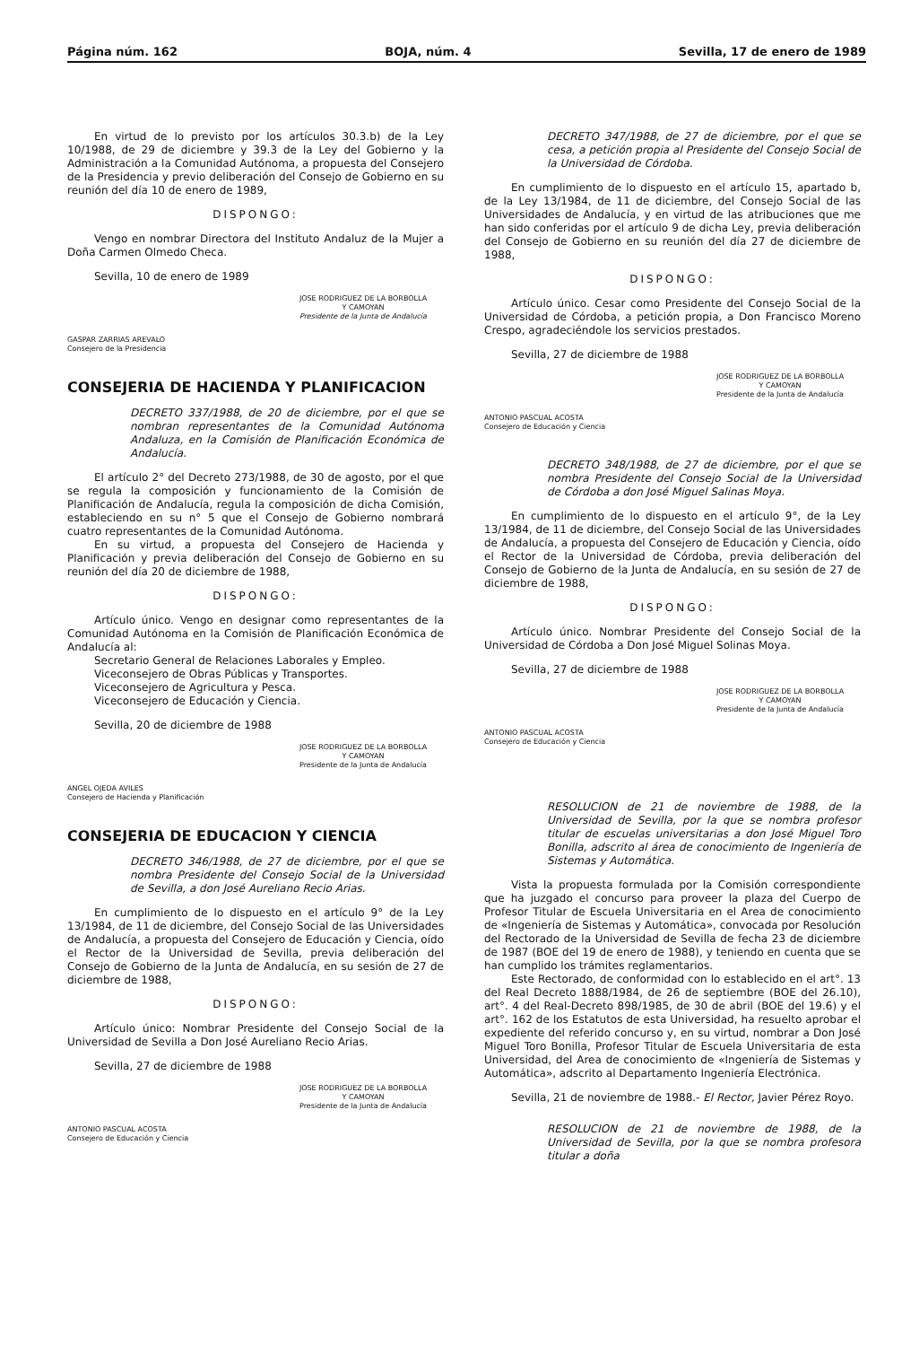Página núm. 162 BOJA, núm. 4 Sevilla, 17 de enero de 1989
En virtud de lo previsto por los artículos 30.3.b) de la Ley 10/1988, de 29 de diciembre y 39.3 de la Ley del Gobierno y la Administración a la Comunidad Autónoma, a propuesta del Consejero de la Presidencia y previo deliberación del Consejo de Gobierno en su reunión del día 10 de enero de 1989,
DISPONGO:
Vengo en nombrar Directora del Instituto Andaluz de la Mujer a Doña Carmen Olmedo Checa.
Sevilla, 10 de enero de 1989
JOSE RODRIGUEZ DE LA BORBOLLA
Y CAMOYAN
Presidente de la Junta de Andalucía
GASPAR ZARRIAS AREVALO
Consejero de la Presidencia
CONSEJERIA DE HACIENDA Y PLANIFICACION
DECRETO 337/1988, de 20 de diciembre, por el que se nombran representantes de la Comunidad Autónoma Andaluza, en la Comisión de Planificación Económica de Andalucía.
El artículo 2° del Decreto 273/1988, de 30 de agosto, por el que se regula la composición y funcionamiento de la Comisión de Planificación de Andalucía, regula la composición de dicha Comisión, estableciendo en su n° 5 que el Consejo de Gobierno nombrará cuatro representantes de la Comunidad Autónoma.
En su virtud, a propuesta del Consejero de Hacienda y Planificación y previa deliberación del Consejo de Gobierno en su reunión del día 20 de diciembre de 1988,
DISPONGO:
Artículo único. Vengo en designar como representantes de la Comunidad Autónoma en la Comisión de Planificación Económica de Andalucía al:
Secretario General de Relaciones Laborales y Empleo.
Viceconsejero de Obras Públicas y Transportes.
Viceconsejero de Agricultura y Pesca.
Viceconsejero de Educación y Ciencia.
Sevilla, 20 de diciembre de 1988
JOSE RODRIGUEZ DE LA BORBOLLA
Y CAMOYAN
Presidente de la Junta de Andalucía
ANGEL OJEDA AVILES
Consejero de Hacienda y Planificación
CONSEJERIA DE EDUCACION Y CIENCIA
DECRETO 346/1988, de 27 de diciembre, por el que se nombra Presidente del Consejo Social de la Universidad de Sevilla, a don José Aureliano Recio Arias.
En cumplimiento de lo dispuesto en el artículo 9° de la Ley 13/1984, de 11 de diciembre, del Consejo Social de las Universidades de Andalucía, a propuesta del Consejero de Educación y Ciencia, oído el Rector de la Universidad de Sevilla, previa deliberación del Consejo de Gobierno de la Junta de Andalucía, en su sesión de 27 de diciembre de 1988,
DISPONGO:
Artículo único: Nombrar Presidente del Consejo Social de la Universidad de Sevilla a Don José Aureliano Recio Arias.
Sevilla, 27 de diciembre de 1988
JOSE RODRIGUEZ DE LA BORBOLLA
Y CAMOYAN
Presidente de la Junta de Andalucía
ANTONIO PASCUAL ACOSTA
Consejero de Educación y Ciencia
DECRETO 347/1988, de 27 de diciembre, por el que se cesa, a petición propia al Presidente del Consejo Social de la Universidad de Córdoba.
En cumplimiento de lo dispuesto en el artículo 15, apartado b, de la Ley 13/1984, de 11 de diciembre, del Consejo Social de las Universidades de Andalucía, y en virtud de las atribuciones que me han sido conferidas por el artículo 9 de dicha Ley, previa deliberación del Consejo de Gobierno en su reunión del día 27 de diciembre de 1988,
DISPONGO:
Artículo único. Cesar como Presidente del Consejo Social de la Universidad de Córdoba, a petición propia, a Don Francisco Moreno Crespo, agradeciéndole los servicios prestados.
Sevilla, 27 de diciembre de 1988
JOSE RODRIGUEZ DE LA BORBOLLA
Y CAMOYAN
Presidente de la Junta de Andalucía
ANTONIO PASCUAL ACOSTA
Consejero de Educación y Ciencia
DECRETO 348/1988, de 27 de diciembre, por el que se nombra Presidente del Consejo Social de la Universidad de Córdoba a don José Miguel Salinas Moya.
En cumplimiento de lo dispuesto en el artículo 9°, de la Ley 13/1984, de 11 de diciembre, del Consejo Social de las Universidades de Andalucía, a propuesta del Consejero de Educación y Ciencia, oído el Rector de la Universidad de Córdoba, previa deliberación del Consejo de Gobierno de la Junta de Andalucía, en su sesión de 27 de diciembre de 1988,
DISPONGO:
Artículo único. Nombrar Presidente del Consejo Social de la Universidad de Córdoba a Don José Miguel Solinas Moya.
Sevilla, 27 de diciembre de 1988
JOSE RODRIGUEZ DE LA BORBOLLA
Y CAMOYAN
Presidente de la Junta de Andalucía
ANTONIO PASCUAL ACOSTA
Consejero de Educación y Ciencia
RESOLUCION de 21 de noviembre de 1988, de la Universidad de Sevilla, por la que se nombra profesor titular de escuelas universitarias a don José Miguel Toro Bonilla, adscrito al área de conocimiento de Ingeniería de Sistemas y Automática.
Vista la propuesta formulada por la Comisión correspondiente que ha juzgado el concurso para proveer la plaza del Cuerpo de Profesor Titular de Escuela Universitaria en el Area de conocimiento de «Ingeniería de Sistemas y Automática», convocada por Resolución del Rectorado de la Universidad de Sevilla de fecha 23 de diciembre de 1987 (BOE del 19 de enero de 1988), y teniendo en cuenta que se han cumplido los trámites reglamentarios.
Este Rectorado, de conformidad con lo establecido en el art°. 13 del Real Decreto 1888/1984, de 26 de septiembre (BOE del 26.10), art°. 4 del Real-Decreto 898/1985, de 30 de abril (BOE del 19.6) y el art°. 162 de los Estatutos de esta Universidad, ha resuelto aprobar el expediente del referido concurso y, en su virtud, nombrar a Don José Miguel Toro Bonilla, Profesor Titular de Escuela Universitaria de esta Universidad, del Area de conocimiento de «Ingeniería de Sistemas y Automática», adscrito al Departamento Ingeniería Electrónica.
Sevilla, 21 de noviembre de 1988.- El Rector, Javier Pérez Royo.
RESOLUCION de 21 de noviembre de 1988, de la Universidad de Sevilla, por la que se nombra profesora titular a doña